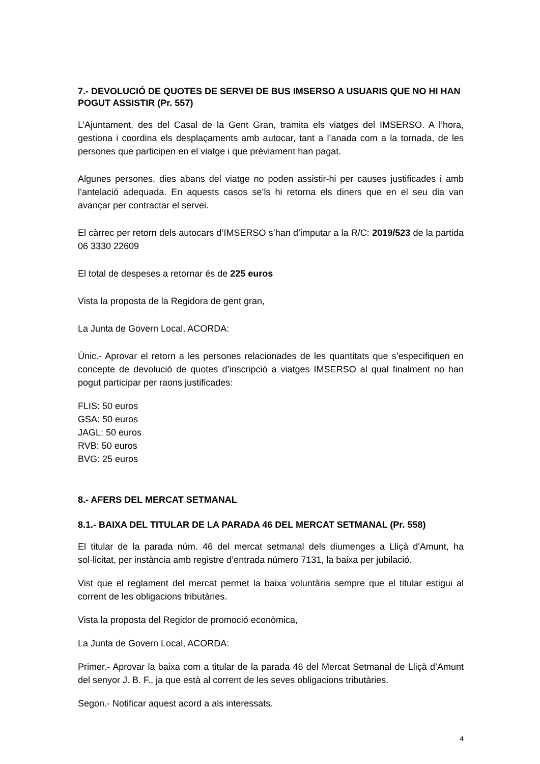7.- DEVOLUCIÓ DE QUOTES DE SERVEI DE BUS IMSERSO A USUARIS QUE NO HI HAN POGUT ASSISTIR (Pr. 557)
L’Ajuntament, des del Casal de la Gent Gran, tramita els viatges del IMSERSO. A l’hora, gestiona i coordina els desplaçaments amb autocar, tant a l’anada com a la tornada, de les persones que participen en el viatge i que prèviament han pagat.
Algunes persones, dies abans del viatge no poden assistir-hi per causes justificades i amb l’antelació adequada. En aquests casos se’ls hi retorna els diners que en el seu dia van avançar per contractar el servei.
El càrrec per retorn dels autocars d’IMSERSO s’han d’imputar a la R/C: 2019/523 de la partida 06 3330 22609
El total de despeses a retornar és de 225 euros
Vista la proposta de la Regidora de gent gran,
La Junta de Govern Local, ACORDA:
Únic.- Aprovar el retorn a les persones relacionades de les quantitats que s’especifiquen en concepte de devolució de quotes d’inscripció a viatges IMSERSO al qual finalment no han pogut participar per raons justificades:
FLIS: 50 euros
GSA: 50 euros
JAGL: 50 euros
RVB: 50 euros
BVG: 25 euros
8.- AFERS DEL MERCAT SETMANAL
8.1.- BAIXA DEL TITULAR DE LA PARADA 46 DEL MERCAT SETMANAL (Pr. 558)
El titular de la parada núm. 46 del mercat setmanal dels diumenges a Lliçà d'Amunt, ha sol·licitat, per instància amb registre d’entrada número 7131, la baixa per jubilació.
Vist que el reglament del mercat permet la baixa voluntària sempre que el titular estigui al corrent de les obligacions tributàries.
Vista la proposta del Regidor de promoció econòmica,
La Junta de Govern Local, ACORDA:
Primer.- Aprovar la baixa com a titular de la parada 46 del Mercat Setmanal de Lliçà d’Amunt del senyor J. B. F., ja que està al corrent de les seves obligacions tributàries.
Segon.- Notificar aquest acord a als interessats.
4